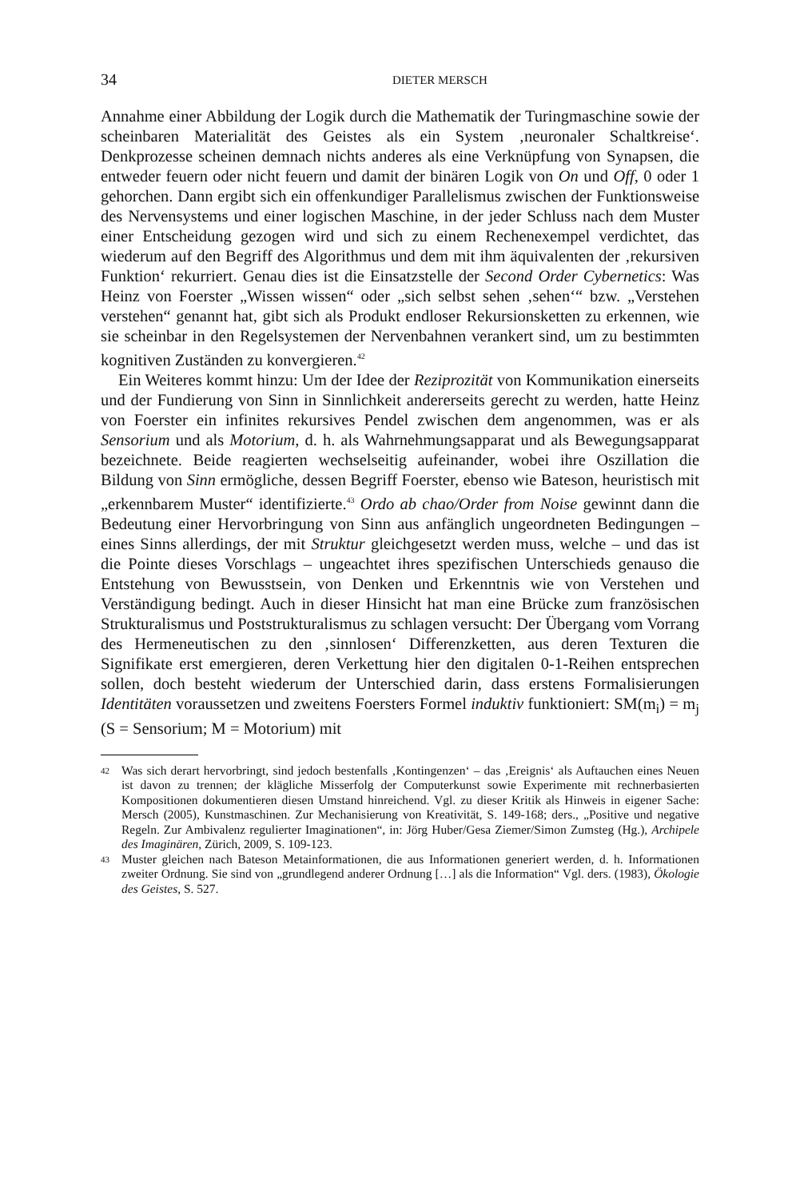34 DIETER MERSCH
Annahme einer Abbildung der Logik durch die Mathematik der Turingmaschine sowie der scheinbaren Materialität des Geistes als ein System ‚neuronaler Schaltkreise‘. Denkprozesse scheinen demnach nichts anderes als eine Verknüpfung von Synapsen, die entweder feuern oder nicht feuern und damit der binären Logik von On und Off, 0 oder 1 gehorchen. Dann ergibt sich ein offenkundiger Parallelismus zwischen der Funktionsweise des Nervensystems und einer logischen Maschine, in der jeder Schluss nach dem Muster einer Entscheidung gezogen wird und sich zu einem Rechenexempel verdichtet, das wiederum auf den Begriff des Algorithmus und dem mit ihm äquivalenten der ‚rekursiven Funktion‘ rekurriert. Genau dies ist die Einsatzstelle der Second Order Cybernetics: Was Heinz von Foerster „Wissen wissen“ oder „sich selbst sehen ‚sehen‘“ bzw. „Verstehen verstehen“ genannt hat, gibt sich als Produkt endloser Rekursionsketten zu erkennen, wie sie scheinbar in den Regelsystemen der Nervenbahnen verankert sind, um zu bestimmten kognitiven Zuständen zu konvergieren.<sup>42</sup>
Ein Weiteres kommt hinzu: Um der Idee der Reziprozität von Kommunikation einerseits und der Fundierung von Sinn in Sinnlichkeit andererseits gerecht zu werden, hatte Heinz von Foerster ein infinites rekursives Pendel zwischen dem angenommen, was er als Sensorium und als Motorium, d. h. als Wahrnehmungsapparat und als Bewegungsapparat bezeichnete. Beide reagierten wechselseitig aufeinander, wobei ihre Oszillation die Bildung von Sinn ermögliche, dessen Begriff Foerster, ebenso wie Bateson, heuristisch mit „erkennbarem Muster“ identifizierte.<sup>43</sup> Ordo ab chao/Order from Noise gewinnt dann die Bedeutung einer Hervorbringung von Sinn aus anfänglich ungeordneten Bedingungen – eines Sinns allerdings, der mit Struktur gleichgesetzt werden muss, welche – und das ist die Pointe dieses Vorschlags – ungeachtet ihres spezifischen Unterschieds genauso die Entstehung von Bewusstsein, von Denken und Erkenntnis wie von Verstehen und Verständigung bedingt. Auch in dieser Hinsicht hat man eine Brücke zum französischen Strukturalismus und Poststrukturalismus zu schlagen versucht: Der Übergang vom Vorrang des Hermeneutischen zu den ‚sinnlosen‘ Differenzketten, aus deren Texturen die Signifikate erst emergieren, deren Verkettung hier den digitalen 0-1-Reihen entsprechen sollen, doch besteht wiederum der Unterschied darin, dass erstens Formalisierungen Identitäten voraussetzen und zweitens Foersters Formel induktiv funktioniert: SM(m<sub>i</sub>) = m<sub>j</sub> (S = Sensorium; M = Motorium) mit
42 Was sich derart hervorbringt, sind jedoch bestenfalls ‚Kontingenzen‘ – das ‚Ereignis‘ als Auftauchen eines Neuen ist davon zu trennen; der klägliche Misserfolg der Computerkunst sowie Experimente mit rechnerbasierten Kompositionen dokumentieren diesen Umstand hinreichend. Vgl. zu dieser Kritik als Hinweis in eigener Sache: Mersch (2005), Kunstmaschinen. Zur Mechanisierung von Kreativität, S. 149-168; ders., „Positive und negative Regeln. Zur Ambivalenz regulierter Imaginationen“, in: Jörg Huber/Gesa Ziemer/Simon Zumsteg (Hg.), Archipele des Imaginären, Zürich, 2009, S. 109-123.
43 Muster gleichen nach Bateson Metainformationen, die aus Informationen generiert werden, d. h. Informationen zweiter Ordnung. Sie sind von „grundlegend anderer Ordnung […] als die Information“ Vgl. ders. (1983), Ökologie des Geistes, S. 527.